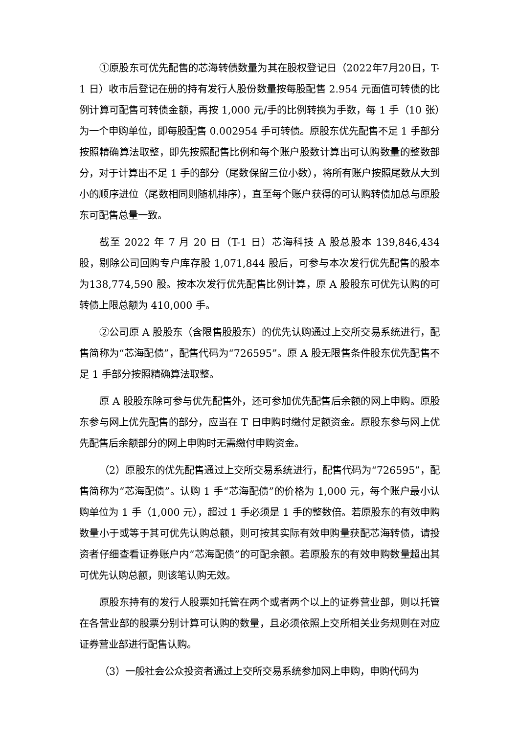①原股东可优先配售的芯海转债数量为其在股权登记日（2022年7月20日，T-1 日）收市后登记在册的持有发行人股份数量按每股配售 2.954 元面值可转债的比例计算可配售可转债金额，再按 1,000 元/手的比例转换为手数，每 1 手（10 张）为一个申购单位，即每股配售 0.002954 手可转债。原股东优先配售不足 1 手部分按照精确算法取整，即先按照配售比例和每个账户股数计算出可认购数量的整数部分，对于计算出不足 1 手的部分（尾数保留三位小数），将所有账户按照尾数从大到小的顺序进位（尾数相同则随机排序），直至每个账户获得的可认购转债加总与原股东可配售总量一致。
截至 2022 年 7 月 20 日（T-1 日）芯海科技 A 股总股本 139,846,434 股，剔除公司回购专户库存股 1,071,844 股后，可参与本次发行优先配售的股本为138,774,590 股。按本次发行优先配售比例计算，原 A 股股东可优先认购的可转债上限总额为 410,000 手。
②公司原 A 股股东（含限售股股东）的优先认购通过上交所交易系统进行，配售简称为“芯海配债”，配售代码为“726595”。原 A 股无限售条件股东优先配售不足 1 手部分按照精确算法取整。
原 A 股股东除可参与优先配售外，还可参加优先配售后余额的网上申购。原股东参与网上优先配售的部分，应当在 T 日申购时缴付足额资金。原股东参与网上优先配售后余额部分的网上申购时无需缴付申购资金。
（2）原股东的优先配售通过上交所交易系统进行，配售代码为“726595”，配售简称为“芯海配债”。认购 1 手“芯海配债”的价格为 1,000 元，每个账户最小认购单位为 1 手（1,000 元），超过 1 手必须是 1 手的整数倍。若原股东的有效申购数量小于或等于其可优先认购总额，则可按其实际有效申购量获配芯海转债，请投资者仔细查看证券账户内“芯海配债”的可配余额。若原股东的有效申购数量超出其可优先认购总额，则该笔认购无效。
原股东持有的发行人股票如托管在两个或者两个以上的证券营业部，则以托管在各营业部的股票分别计算可认购的数量，且必须依照上交所相关业务规则在对应证券营业部进行配售认购。
（3）一般社会公众投资者通过上交所交易系统参加网上申购，申购代码为